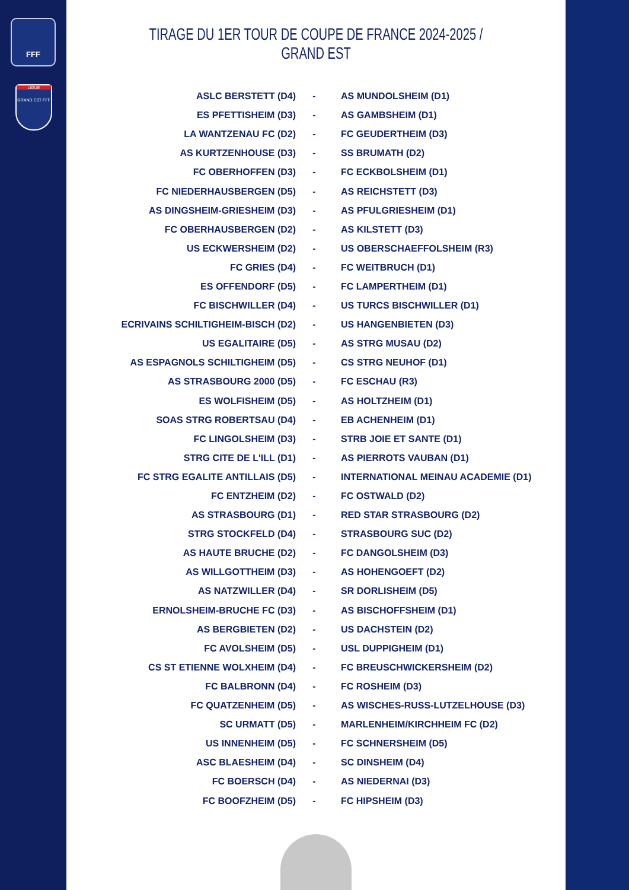FFF
LIGUE
GRAND EST FFF
TIRAGE DU 1ER TOUR DE COUPE DE FRANCE 2024-2025 / GRAND EST
| ASLC BERSTETT (D4) | - | AS MUNDOLSHEIM (D1) |
| ES PFETTISHEIM (D3) | - | AS GAMBSHEIM (D1) |
| LA WANTZENAU FC (D2) | - | FC GEUDERTHEIM (D3) |
| AS KURTZENHOUSE (D3) | - | SS BRUMATH (D2) |
| FC OBERHOFFEN (D3) | - | FC ECKBOLSHEIM (D1) |
| FC NIEDERHAUSBERGEN (D5) | - | AS REICHSTETT (D3) |
| AS DINGSHEIM-GRIESHEIM (D3) | - | AS PFULGRIESHEIM (D1) |
| FC OBERHAUSBERGEN (D2) | - | AS KILSTETT (D3) |
| US ECKWERSHEIM (D2) | - | US OBERSCHAEFFOLSHEIM (R3) |
| FC GRIES (D4) | - | FC WEITBRUCH (D1) |
| ES OFFENDORF (D5) | - | FC LAMPERTHEIM (D1) |
| FC BISCHWILLER (D4) | - | US TURCS BISCHWILLER (D1) |
| ECRIVAINS SCHILTIGHEIM-BISCH (D2) | - | US HANGENBIETEN (D3) |
| US EGALITAIRE (D5) | - | AS STRG MUSAU (D2) |
| AS ESPAGNOLS SCHILTIGHEIM (D5) | - | CS STRG NEUHOF (D1) |
| AS STRASBOURG 2000 (D5) | - | FC ESCHAU (R3) |
| ES WOLFISHEIM (D5) | - | AS HOLTZHEIM (D1) |
| SOAS STRG ROBERTSAU (D4) | - | EB ACHENHEIM (D1) |
| FC LINGOLSHEIM (D3) | - | STRB JOIE ET SANTE (D1) |
| STRG CITE DE L'ILL (D1) | - | AS PIERROTS VAUBAN (D1) |
| FC STRG EGALITE ANTILLAIS (D5) | - | INTERNATIONAL MEINAU ACADEMIE (D1) |
| FC ENTZHEIM (D2) | - | FC OSTWALD (D2) |
| AS STRASBOURG (D1) | - | RED STAR STRASBOURG (D2) |
| STRG STOCKFELD (D4) | - | STRASBOURG SUC (D2) |
| AS HAUTE BRUCHE (D2) | - | FC DANGOLSHEIM (D3) |
| AS WILLGOTTHEIM (D3) | - | AS HOHENGOEFT (D2) |
| AS NATZWILLER (D4) | - | SR DORLISHEIM (D5) |
| ERNOLSHEIM-BRUCHE FC (D3) | - | AS BISCHOFFSHEIM (D1) |
| AS BERGBIETEN (D2) | - | US DACHSTEIN (D2) |
| FC AVOLSHEIM (D5) | - | USL DUPPIGHEIM (D1) |
| CS ST ETIENNE WOLXHEIM (D4) | - | FC BREUSCHWICKERSHEIM (D2) |
| FC BALBRONN (D4) | - | FC ROSHEIM (D3) |
| FC QUATZENHEIM (D5) | - | AS WISCHES-RUSS-LUTZELHOUSE (D3) |
| SC URMATT (D5) | - | MARLENHEIM/KIRCHHEIM FC (D2) |
| US INNENHEIM (D5) | - | FC SCHNERSHEIM (D5) |
| ASC BLAESHEIM (D4) | - | SC DINSHEIM (D4) |
| FC BOERSCH (D4) | - | AS NIEDERNAI (D3) |
| FC BOOFZHEIM (D5) | - | FC HIPSHEIM (D3) |